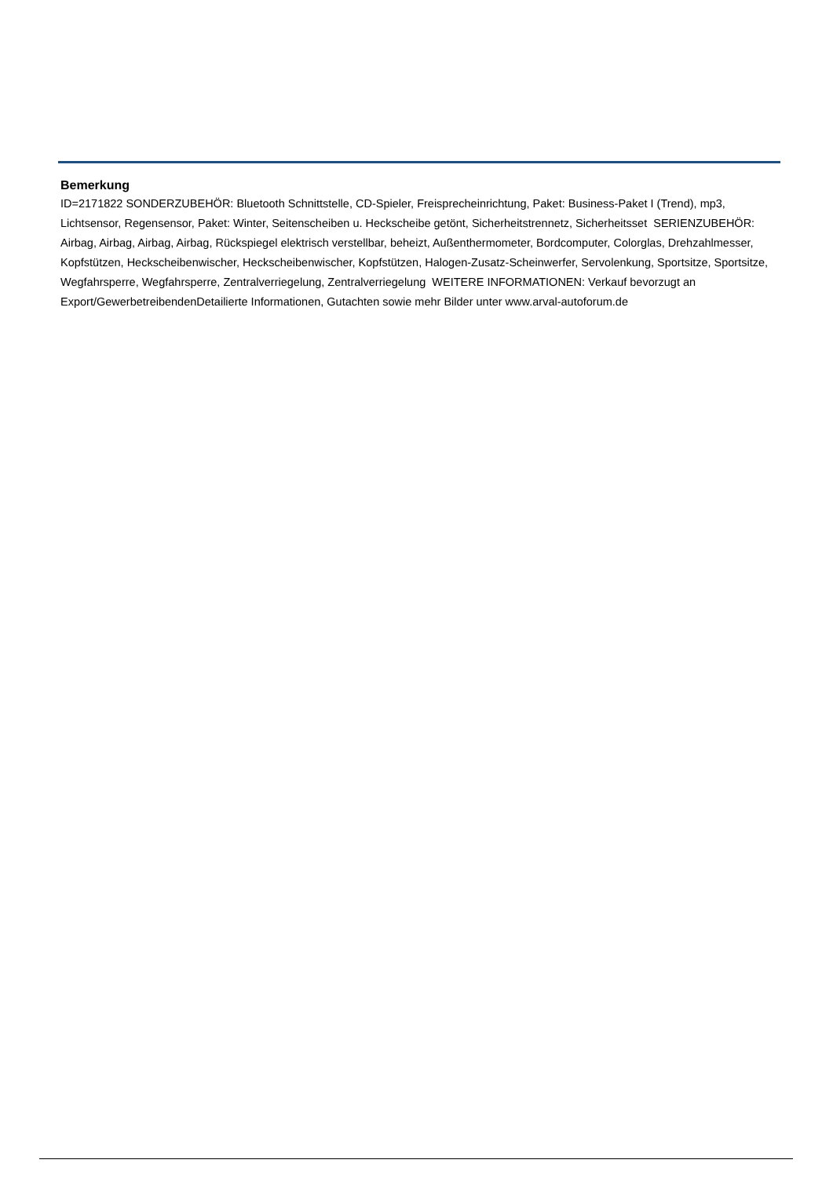Bemerkung
ID=2171822 SONDERZUBEHÖR: Bluetooth Schnittstelle, CD-Spieler, Freisprecheinrichtung, Paket: Business-Paket I (Trend), mp3, Lichtsensor, Regensensor, Paket: Winter, Seitenscheiben u. Heckscheibe getönt, Sicherheitstrennetz, Sicherheitsset SERIENZUBEHÖR: Airbag, Airbag, Airbag, Airbag, Rückspiegel elektrisch verstellbar, beheizt, Außenthermometer, Bordcomputer, Colorglas, Drehzahlmesser, Kopfstützen, Heckscheibenwischer, Heckscheibenwischer, Kopfstützen, Halogen-Zusatz-Scheinwerfer, Servolenkung, Sportsitze, Sportsitze, Wegfahrsperre, Wegfahrsperre, Zentralverriegelung, Zentralverriegelung WEITERE INFORMATIONEN: Verkauf bevorzugt an Export/GewerbetreibendenDetailierte Informationen, Gutachten sowie mehr Bilder unter www.arval-autoforum.de